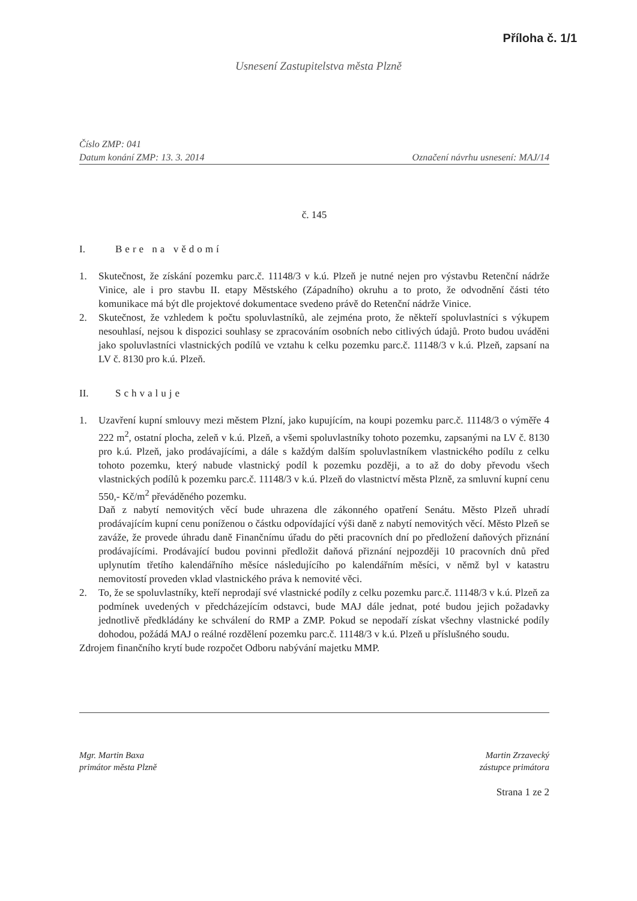Příloha č. 1/1
Usnesení Zastupitelstva města Plzně
Číslo ZMP: 041
Datum konání ZMP: 13. 3. 2014 Označení návrhu usnesení: MAJ/14
č. 145
I. Bere na vědomí
1. Skutečnost, že získání pozemku parc.č. 11148/3 v k.ú. Plzeň je nutné nejen pro výstavbu Retenční nádrže Vinice, ale i pro stavbu II. etapy Městského (Západního) okruhu a to proto, že odvodnění části této komunikace má být dle projektové dokumentace svedeno právě do Retenční nádrže Vinice.
2. Skutečnost, že vzhledem k počtu spoluvlastníků, ale zejména proto, že někteří spoluvlastníci s výkupem nesouhlasí, nejsou k dispozici souhlasy se zpracováním osobních nebo citlivých údajů. Proto budou uváděni jako spoluvlastníci vlastnických podílů ve vztahu k celku pozemku parc.č. 11148/3 v k.ú. Plzeň, zapsaní na LV č. 8130 pro k.ú. Plzeň.
II. Schvaluje
1. Uzavření kupní smlouvy mezi městem Plzní, jako kupujícím, na koupi pozemku parc.č. 11148/3 o výměře 4 222 m<sup>2</sup>, ostatní plocha, zeleň v k.ú. Plzeň, a všemi spoluvlastníky tohoto pozemku, zapsanými na LV č. 8130 pro k.ú. Plzeň, jako prodávajícími, a dále s každým dalším spoluvlastníkem vlastnického podílu z celku tohoto pozemku, který nabude vlastnický podíl k pozemku později, a to až do doby převodu všech vlastnických podílů k pozemku parc.č. 11148/3 v k.ú. Plzeň do vlastnictví města Plzně, za smluvní kupní cenu 550,- Kč/m<sup>2</sup> převáděného pozemku.
Daň z nabytí nemovitých věcí bude uhrazena dle zákonného opatření Senátu. Město Plzeň uhradí prodávajícím kupní cenu poníženou o částku odpovídající výši daně z nabytí nemovitých věcí. Město Plzeň se zaváže, že provede úhradu daně Finančnímu úřadu do pěti pracovních dní po předložení daňových přiznání prodávajícími. Prodávající budou povinni předložit daňová přiznání nejpozději 10 pracovních dnů před uplynutím třetího kalendářního měsíce následujícího po kalendářním měsíci, v němž byl v katastru nemovitostí proveden vklad vlastnického práva k nemovité věci.
2. To, že se spoluvlastníky, kteří neprodají své vlastnické podíly z celku pozemku parc.č. 11148/3 v k.ú. Plzeň za podmínek uvedených v předcházejícím odstavci, bude MAJ dále jednat, poté budou jejich požadavky jednotlivě předkládány ke schválení do RMP a ZMP. Pokud se nepodaří získat všechny vlastnické podíly dohodou, požádá MAJ o reálné rozdělení pozemku parc.č. 11148/3 v k.ú. Plzeň u příslušného soudu.
Zdrojem finančního krytí bude rozpočet Odboru nabývání majetku MMP.
Mgr. Martin Baxa
primátor města Plzně
Martin Zrzavecký
zástupce primátora
Strana 1 ze 2